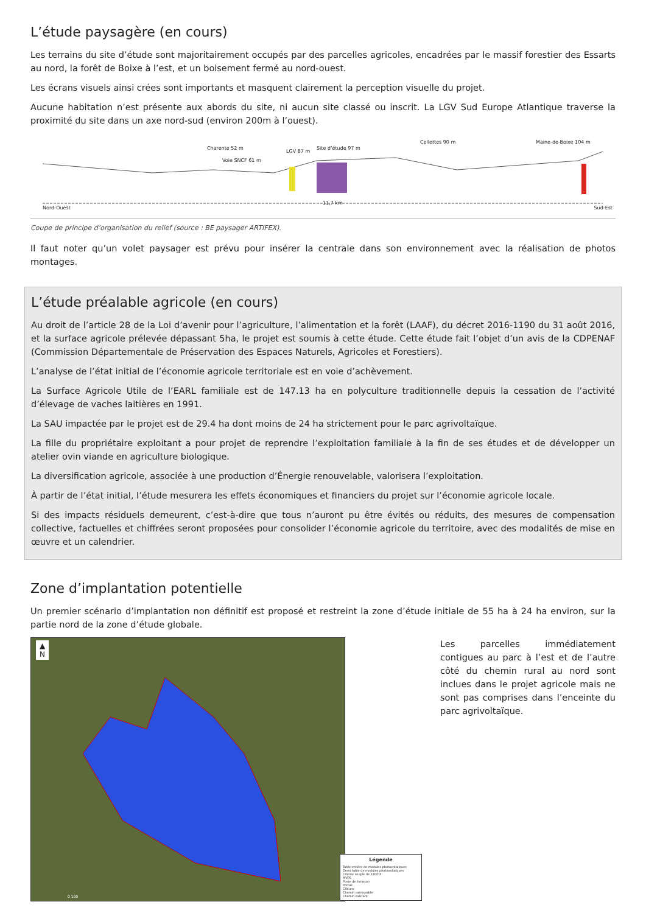L’étude paysagère (en cours)
Les terrains du site d’étude sont majoritairement occupés par des parcelles agricoles, encadrées par le massif forestier des Essarts au nord, la forêt de Boixe à l’est, et un boisement fermé au nord-ouest.
Les écrans visuels ainsi crées sont importants et masquent clairement la perception visuelle du projet.
Aucune habitation n’est présente aux abords du site, ni aucun site classé ou inscrit. La LGV Sud Europe Atlantique traverse la proximité du site dans un axe nord-sud (environ 200m à l’ouest).
Nord-Ouest
11,7 km
Sud-Est
Site d’étude 97 m
LGV 87 m
Cellettes 90 m Maine-de-Boixe 104 m
Charente 52 m
Voie SNCF 61 m
Coupe de principe d’organisation du relief (source : BE paysager ARTIFEX).
Il faut noter qu’un volet paysager est prévu pour insérer la centrale dans son environnement avec la réalisation de photos montages.
L’étude préalable agricole (en cours)
Au droit de l’article 28 de la Loi d’avenir pour l’agriculture, l’alimentation et la forêt (LAAF), du décret 2016-1190 du 31 août 2016, et la surface agricole prélevée dépassant 5ha, le projet est soumis à cette étude. Cette étude fait l’objet d’un avis de la CDPENAF (Commission Départementale de Préservation des Espaces Naturels, Agricoles et Forestiers).
L’analyse de l’état initial de l’économie agricole territoriale est en voie d’achèvement.
La Surface Agricole Utile de l’EARL familiale est de 147.13 ha en polyculture traditionnelle depuis la cessation de l’activité d’élevage de vaches laitières en 1991.
La SAU impactée par le projet est de 29.4 ha dont moins de 24 ha strictement pour le parc agrivoltaïque.
La fille du propriétaire exploitant a pour projet de reprendre l’exploitation familiale à la fin de ses études et de développer un atelier ovin viande en agriculture biologique.
La diversification agricole, associée à une production d’Énergie renouvelable, valorisera l’exploitation.
À partir de l’état initial, l’étude mesurera les effets économiques et financiers du projet sur l’économie agricole locale.
Si des impacts résiduels demeurent, c’est-à-dire que tous n’auront pu être évités ou réduits, des mesures de compensation collective, factuelles et chiffrées seront proposées pour consolider l’économie agricole du territoire, avec des modalités de mise en œuvre et un calendrier.
Zone d’implantation potentielle
Un premier scénario d’implantation non définitif est proposé et restreint la zone d’étude initiale de 55 ha à 24 ha environ, sur la partie nord de la zone d’étude globale.
▲
N
0 100
Légende
Table entière de modules photovoltaïques
Demi-table de modules photovoltaïques
Citerne souple de 120m3
MVPS
Poste de livraison
Portail
Clôture
Chemin carrossable
Chemin existant
Les parcelles immédiatement contigues au parc à l’est et de l’autre côté du chemin rural au nord sont inclues dans le projet agricole mais ne sont pas comprises dans l’enceinte du parc agrivoltaïque.